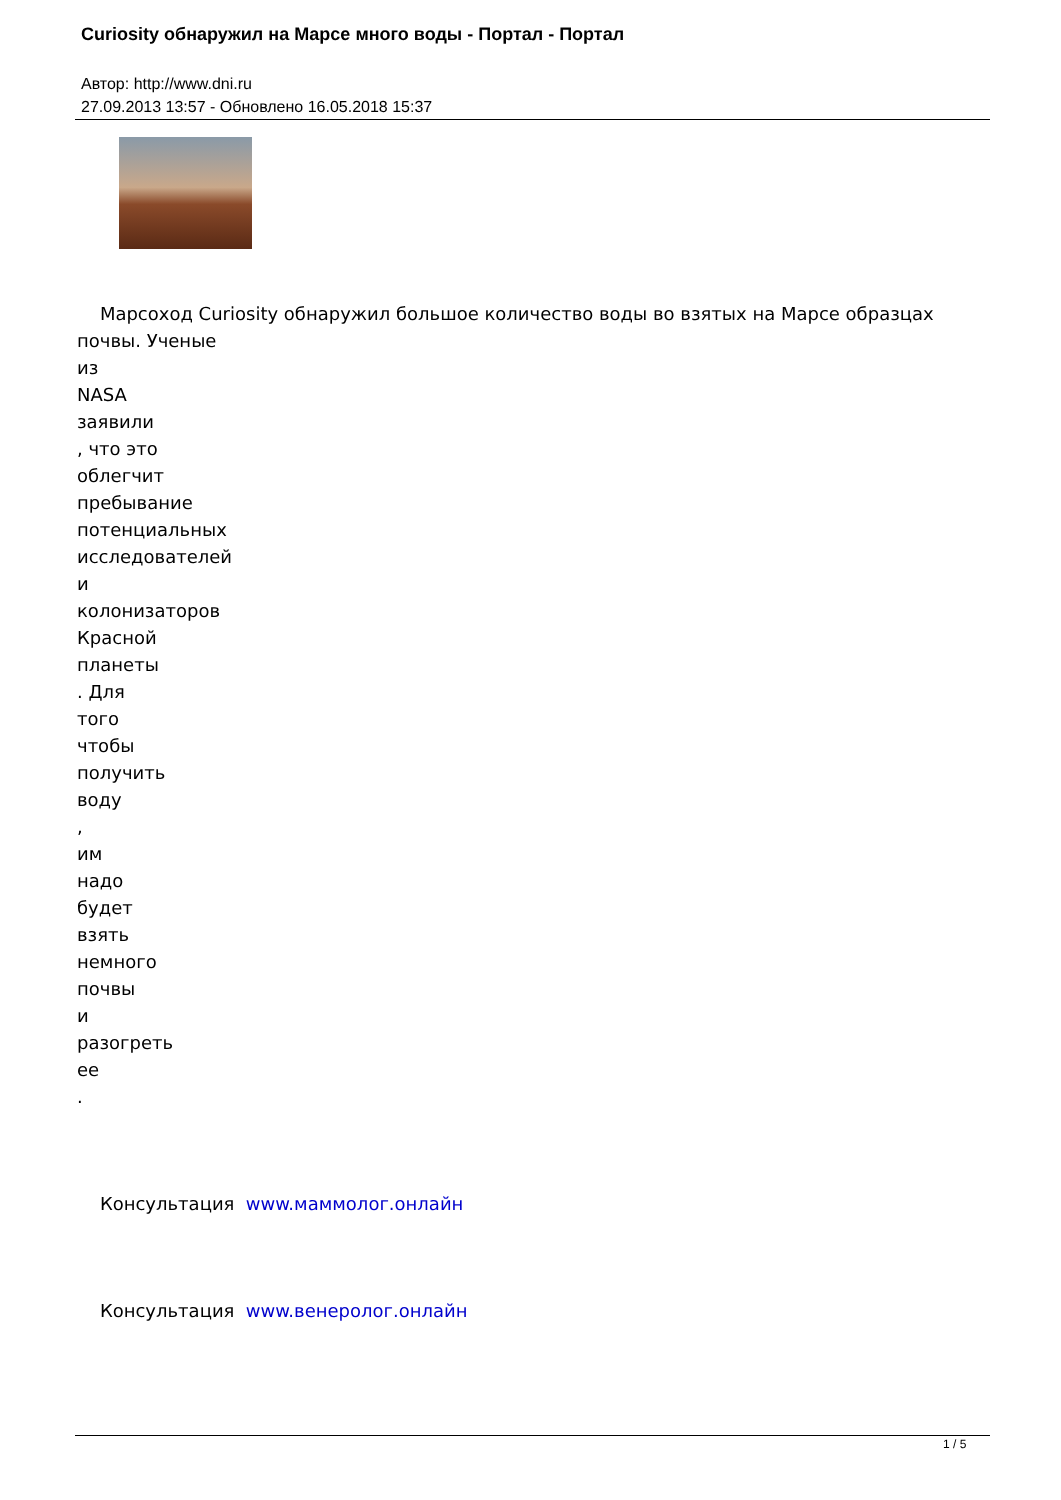Curiosity обнаружил на Марсе много воды - Портал - Портал
Автор: http://www.dni.ru
27.09.2013 13:57 - Обновлено 16.05.2018 15:37
Марсоход Curiosity обнаружил большое количество воды во взятых на Марсе образцах почвы. Ученые
из
NASA
заявили
, что это
облегчит
пребывание
потенциальных
исследователей
и
колонизаторов
Красной
планеты
. Для
того
чтобы
получить
воду
,
им
надо
будет
взять
немного
почвы
и
разогреть
ее
.
Консультация www.маммолог.онлайн
Консультация www.венеролог.онлайн
1 / 5